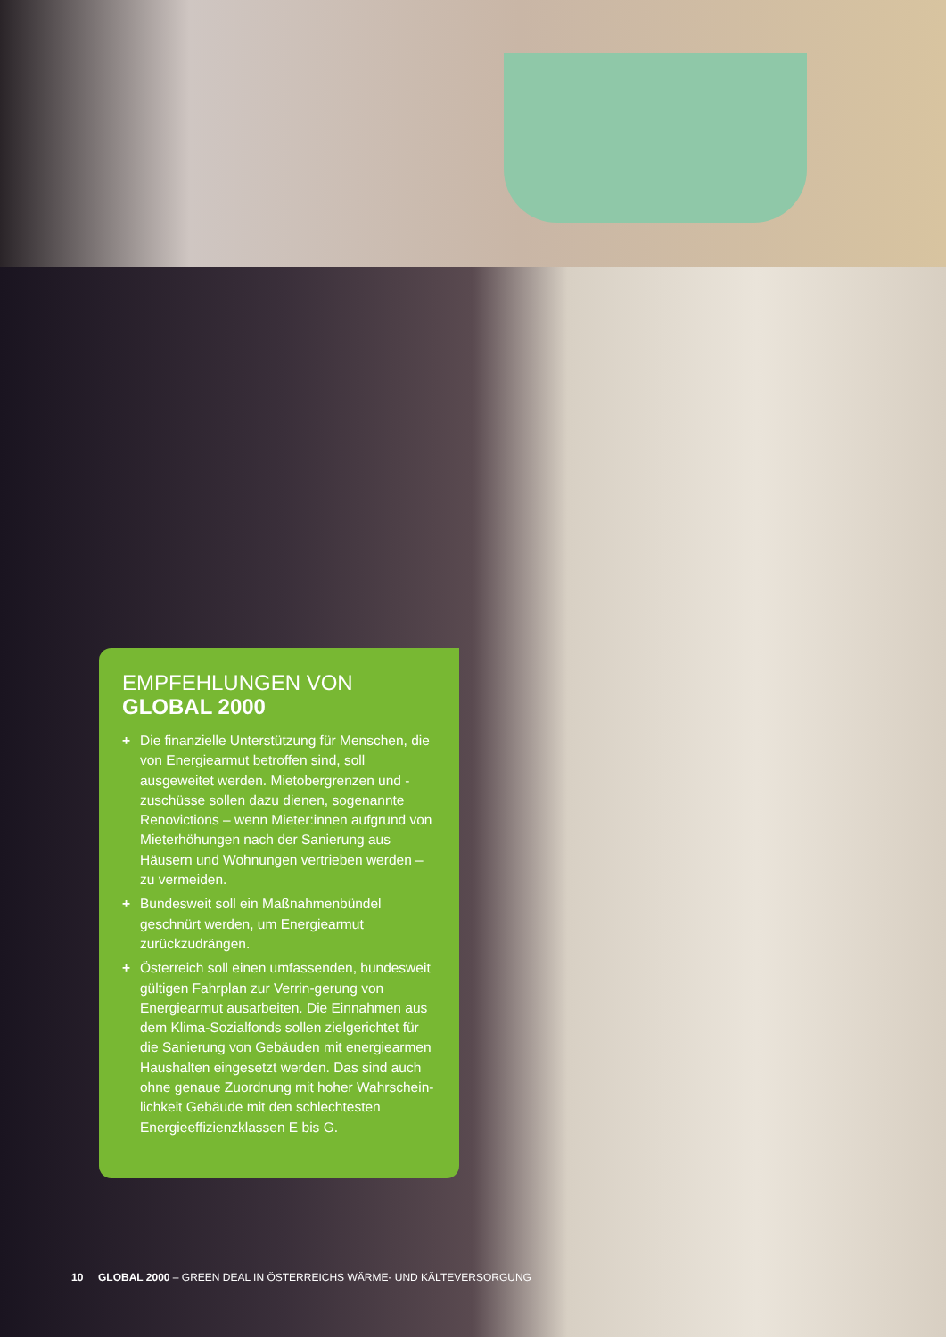EMPFEHLUNGEN VON
GLOBAL 2000
+ Die finanzielle Unterstützung für Menschen, die von Energiearmut betroffen sind, soll ausgeweitet werden. Mietobergrenzen und -zuschüsse sollen dazu dienen, sogenannte Renovictions – wenn Mieter:innen aufgrund von Mieterhöhungen nach der Sanierung aus Häusern und Wohnungen vertrieben werden – zu vermeiden.
+ Bundesweit soll ein Maßnahmenbündel geschnürt werden, um Energiearmut zurückzudrängen.
+ Österreich soll einen umfassenden, bundesweit gültigen Fahrplan zur Verrin-gerung von Energiearmut ausarbeiten. Die Einnahmen aus dem Klima-Sozialfonds sollen zielgerichtet für die Sanierung von Gebäuden mit energiearmen Haushalten eingesetzt werden. Das sind auch ohne genaue Zuordnung mit hoher Wahrschein-lichkeit Gebäude mit den schlechtesten Energieeffizienzklassen E bis G.
10 GLOBAL 2000 – GREEN DEAL IN ÖSTERREICHS WÄRME- UND KÄLTEVERSORGUNG